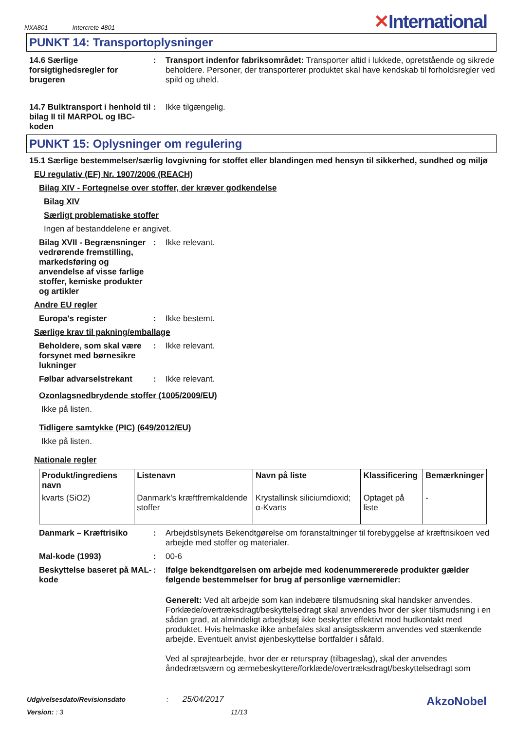NXA801 Intercrete 4801
✕International
PUNKT 14: Transportoplysninger
14.6 Særlige forsigtighedsregler for brugeren
: Transport indenfor fabriksområdet: Transporter altid i lukkede, opretstående og sikrede beholdere. Personer, der transporterer produktet skal have kendskab til forholdsregler ved spild og uheld.
14.7 Bulktransport i henhold til bilag II til MARPOL og IBC-koden
: Ikke tilgængelig.
PUNKT 15: Oplysninger om regulering
15.1 Særlige bestemmelser/særlig lovgivning for stoffet eller blandingen med hensyn til sikkerhed, sundhed og miljø
EU regulativ (EF) Nr. 1907/2006 (REACH)
Bilag XIV - Fortegnelse over stoffer, der kræver godkendelse
Bilag XIV
Særligt problematiske stoffer
Ingen af bestanddelene er angivet.
Bilag XVII - Begrænsninger vedrørende fremstilling, markedsføring og anvendelse af visse farlige stoffer, kemiske produkter og artikler
: Ikke relevant.
Andre EU regler
Europa's register : Ikke bestemt.
Særlige krav til pakning/emballage
Beholdere, som skal være forsynet med børnesikre lukninger
: Ikke relevant.
Følbar advarselstrekant : Ikke relevant.
Ozonlagsnedbrydende stoffer (1005/2009/EU)
Ikke på listen.
Tidligere samtykke (PIC) (649/2012/EU)
Ikke på listen.
Nationale regler
| Produkt/ingrediens navn | Listenavn | Navn på liste | Klassificering | Bemærkninger |
| --- | --- | --- | --- | --- |
| kvarts (SiO2) | Danmark's kræftfremkaldende stoffer | Krystallinsk siliciumdioxid; α-Kvarts | Optaget på liste | - |
Danmark – Kræftrisiko : Arbejdstilsynets Bekendtgørelse om foranstaltninger til forebyggelse af kræftrisikoen ved arbejde med stoffer og materialer.
Mal-kode (1993) : 00-6
Beskyttelse baseret på MAL-kode
: Ifølge bekendtgørelsen om arbejde med kodenummererede produkter gælder følgende bestemmelser for brug af personlige værnemidler:
Generelt: Ved alt arbejde som kan indebære tilsmudsning skal handsker anvendes. Forklæde/overtræksdragt/beskyttelsedragt skal anvendes hvor der sker tilsmudsning i en sådan grad, at almindeligt arbejdstøj ikke beskytter effektivt mod hudkontakt med produktet. Hvis helmaske ikke anbefales skal ansigtsskærm anvendes ved stænkende arbejde. Eventuelt anvist øjenbeskyttelse bortfalder i såfald.
Ved al sprøjtearbejde, hvor der er returspray (tilbageslag), skal der anvendes åndedrætsværn og ærmebeskyttere/forklæde/overtræksdragt/beskyttelsedragt som
Udgivelsesdato/Revisionsdato : 25/04/2017
AkzoNobel
Version: : 3 11/13